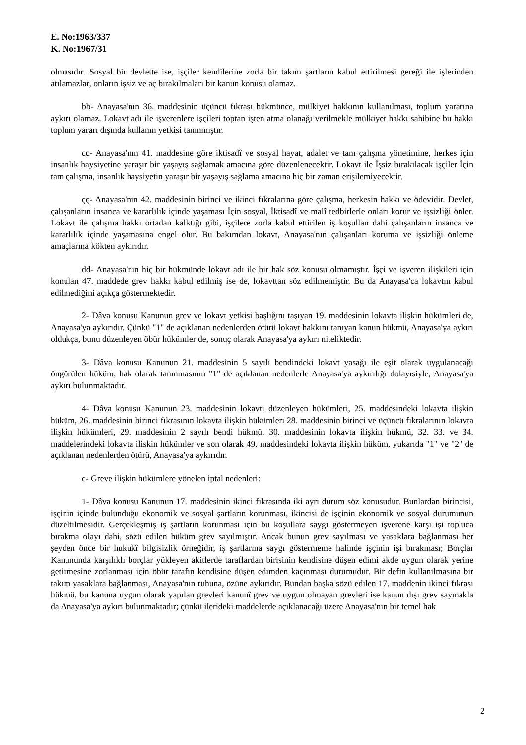E. No:1963/337
K. No:1967/31
olmasıdır. Sosyal bir devlette ise, işçiler kendilerine zorla bir takım şartların kabul ettirilmesi gereği ile işlerinden atılamazlar, onların işsiz ve aç bırakılmaları bir kanun konusu olamaz.
bb- Anayasa'nın 36. maddesinin üçüncü fıkrası hükmünce, mülkiyet hakkının kullanılması, toplum yararına aykırı olamaz. Lokavt adı ile işverenlere işçileri toptan işten atma olanağı verilmekle mülkiyet hakkı sahibine bu hakkı toplum yararı dışında kullanın yetkisi tanınmıştır.
cc- Anayasa'nın 41. maddesine göre iktisadî ve sosyal hayat, adalet ve tam çalışma yönetimine, herkes için insanlık haysiyetine yaraşır bir yaşayış sağlamak amacına göre düzenlenecektir. Lokavt ile İşsiz bırakılacak işçiler İçin tam çalışma, insanlık haysiyetin yaraşır bir yaşayış sağlama amacına hiç bir zaman erişilemiyecektir.
çç- Anayasa'nın 42. maddesinin birinci ve ikinci fıkralarına göre çalışma, herkesin hakkı ve ödevidir. Devlet, çalışanların insanca ve kararlılık içinde yaşaması İçin sosyal, İktisadî ve malî tedbirlerle onları korur ve işsizliği önler. Lokavt ile çalışma hakkı ortadan kalktığı gibi, işçilere zorla kabul ettirilen iş koşullan dahi çalışanların insanca ve kararlılık içinde yaşamasına engel olur. Bu bakımdan lokavt, Anayasa'nın çalışanları koruma ve işsizliği önleme amaçlarına kökten aykırıdır.
dd- Anayasa'nın hiç bir hükmünde lokavt adı ile bir hak söz konusu olmamıştır. İşçi ve işveren ilişkileri için konulan 47. maddede grev hakkı kabul edilmiş ise de, lokavttan söz edilmemiştir. Bu da Anayasa'ca lokavtın kabul edilmediğini açıkça göstermektedir.
2- Dâva konusu Kanunun grev ve lokavt yetkisi başlığını taşıyan 19. maddesinin lokavta ilişkin hükümleri de, Anayasa'ya aykırıdır. Çünkü "1" de açıklanan nedenlerden ötürü lokavt hakkını tanıyan kanun hükmü, Anayasa'ya aykırı oldukça, bunu düzenleyen öbür hükümler de, sonuç olarak Anayasa'ya aykırı niteliktedir.
3- Dâva konusu Kanunun 21. maddesinin 5 sayılı bendindeki lokavt yasağı ile eşit olarak uygulanacağı öngörülen hüküm, hak olarak tanınmasının "1" de açıklanan nedenlerle Anayasa'ya aykırılığı dolayısiyle, Anayasa'ya aykırı bulunmaktadır.
4- Dâva konusu Kanunun 23. maddesinin lokavtı düzenleyen hükümleri, 25. maddesindeki lokavta ilişkin hüküm, 26. maddesinin birinci fıkrasının lokavta ilişkin hükümleri 28. maddesinin birinci ve üçüncü fıkralarının lokavta ilişkin hükümleri, 29. maddesinin 2 sayılı bendi hükmü, 30. maddesinin lokavta ilişkin hükmü, 32. 33. ve 34. maddelerindeki lokavta ilişkin hükümler ve son olarak 49. maddesindeki lokavta ilişkin hüküm, yukarıda "1" ve "2" de açıklanan nedenlerden ötürü, Anayasa'ya aykırıdır.
c- Greve ilişkin hükümlere yönelen iptal nedenleri:
1- Dâva konusu Kanunun 17. maddesinin ikinci fıkrasında iki ayrı durum söz konusudur. Bunlardan birincisi, işçinin içinde bulunduğu ekonomik ve sosyal şartların korunması, ikincisi de işçinin ekonomik ve sosyal durumunun düzeltilmesidir. Gerçekleşmiş iş şartların korunması için bu koşullara saygı göstermeyen işverene karşı işi topluca bırakma olayı dahi, sözü edilen hüküm grev sayılmıştır. Ancak bunun grev sayılması ve yasaklara bağlanması her şeyden önce bir hukukî bilgisizlik örneğidir, iş şartlarına saygı göstermeme halinde işçinin işi bırakması; Borçlar Kanununda karşılıklı borçlar yükleyen akitlerde taraflardan birisinin kendisine düşen edimi akde uygun olarak yerine getirmesine zorlanması için öbür tarafın kendisine düşen edimden kaçınması durumudur. Bir defin kullanılmasına bir takım yasaklara bağlanması, Anayasa'nın ruhuna, özüne aykırıdır. Bundan başka sözü edilen 17. maddenin ikinci fıkrası hükmü, bu kanuna uygun olarak yapılan grevleri kanunî grev ve uygun olmayan grevleri ise kanun dışı grev saymakla da Anayasa'ya aykırı bulunmaktadır; çünkü ilerideki maddelerde açıklanacağı üzere Anayasa'nın bir temel hak
2